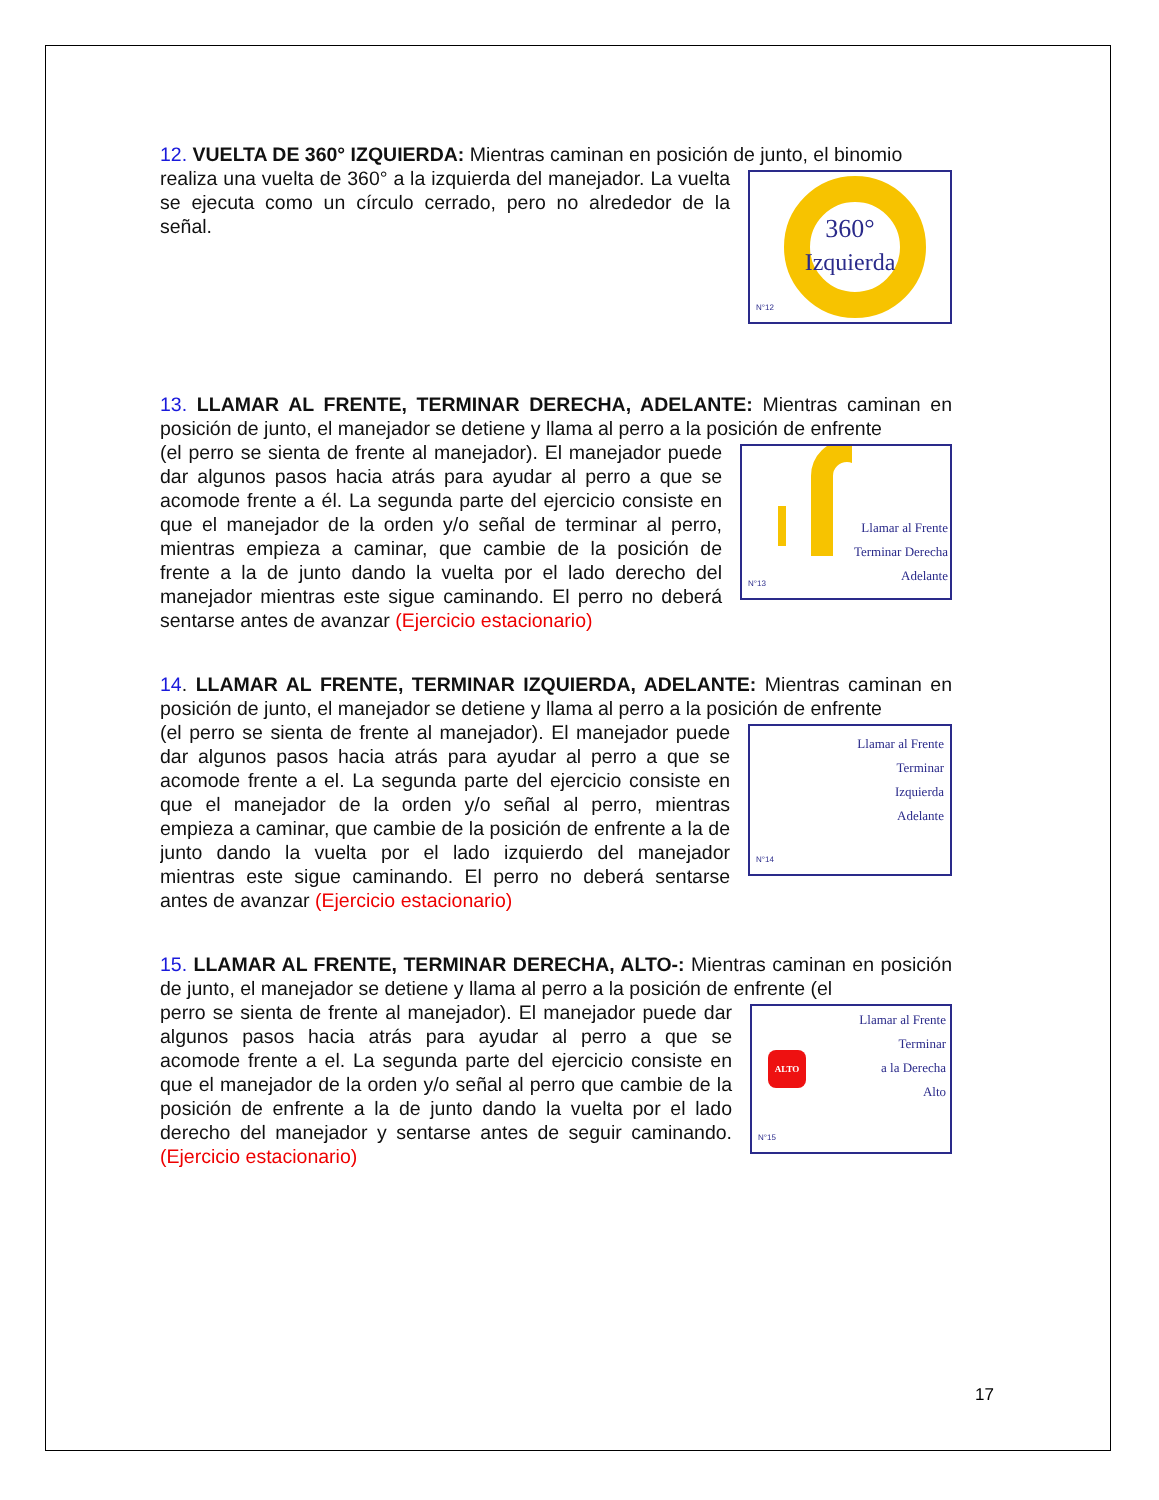12. VUELTA DE 360° IZQUIERDA: Mientras caminan en posición de junto, el binomio
360°
Izquierda
N°12
realiza una vuelta de 360° a la izquierda del manejador. La vuelta se ejecuta como un círculo cerrado, pero no alrededor de la señal.
13. LLAMAR AL FRENTE, TERMINAR DERECHA, ADELANTE: Mientras caminan en posición de junto, el manejador se detiene y llama al perro a la posición de enfrente
Llamar al Frente
Terminar Derecha
Adelante
N°13
(el perro se sienta de frente al manejador). El manejador puede dar algunos pasos hacia atrás para ayudar al perro a que se acomode frente a él. La segunda parte del ejercicio consiste en que el manejador de la orden y/o señal de terminar al perro, mientras empieza a caminar, que cambie de la posición de frente a la de junto dando la vuelta por el lado derecho del manejador mientras este sigue caminando. El perro no deberá sentarse antes de avanzar (Ejercicio estacionario)
14. LLAMAR AL FRENTE, TERMINAR IZQUIERDA, ADELANTE: Mientras caminan en posición de junto, el manejador se detiene y llama al perro a la posición de enfrente
Llamar al Frente
Terminar
Izquierda
Adelante
N°14
(el perro se sienta de frente al manejador). El manejador puede dar algunos pasos hacia atrás para ayudar al perro a que se acomode frente a el. La segunda parte del ejercicio consiste en que el manejador de la orden y/o señal al perro, mientras empieza a caminar, que cambie de la posición de enfrente a la de junto dando la vuelta por el lado izquierdo del manejador mientras este sigue caminando. El perro no deberá sentarse antes de avanzar (Ejercicio estacionario)
15. LLAMAR AL FRENTE, TERMINAR DERECHA, ALTO-: Mientras caminan en posición de junto, el manejador se detiene y llama al perro a la posición de enfrente (el
Llamar al Frente
Terminar
a la Derecha
Alto
ALTO
N°15
perro se sienta de frente al manejador). El manejador puede dar algunos pasos hacia atrás para ayudar al perro a que se acomode frente a el. La segunda parte del ejercicio consiste en que el manejador de la orden y/o señal al perro que cambie de la posición de enfrente a la de junto dando la vuelta por el lado derecho del manejador y sentarse antes de seguir caminando. (Ejercicio estacionario)
17